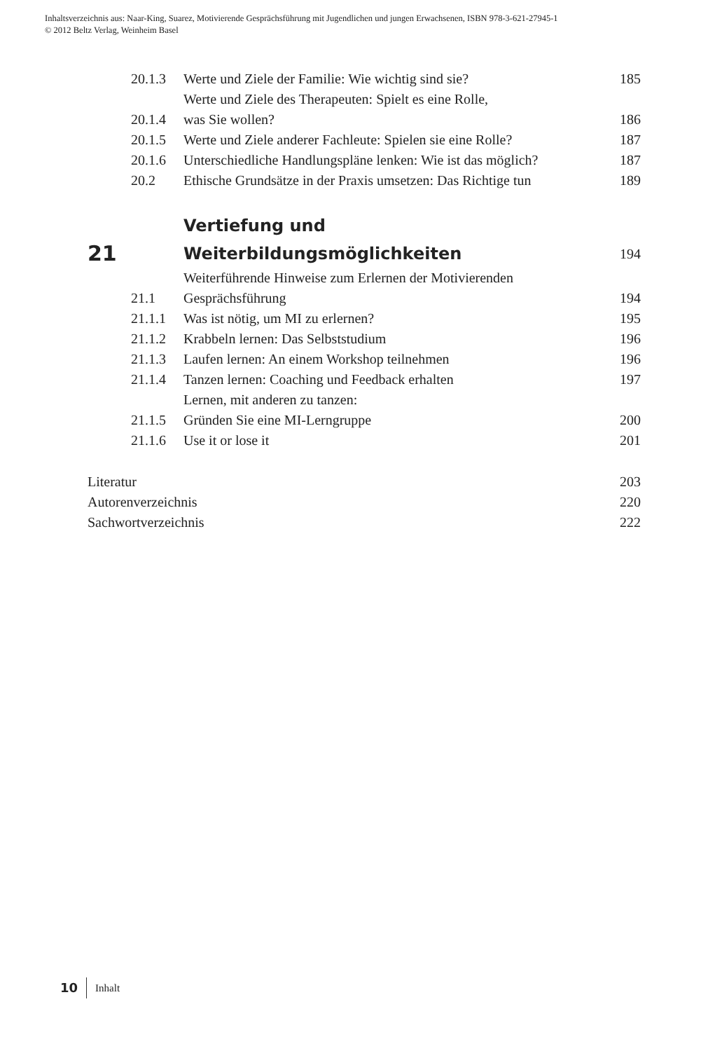Inhaltsverzeichnis aus: Naar-King, Suarez, Motivierende Gesprächsführung mit Jugendlichen und jungen Erwachsenen, ISBN 978-3-621-27945-1
© 2012 Beltz Verlag, Weinheim Basel
| 20.1.3 | Werte und Ziele der Familie: Wie wichtig sind sie? | 185 |
| 20.1.4 | Werte und Ziele des Therapeuten: Spielt es eine Rolle, was Sie wollen? | 186 |
| 20.1.5 | Werte und Ziele anderer Fachleute: Spielen sie eine Rolle? | 187 |
| 20.1.6 | Unterschiedliche Handlungspläne lenken: Wie ist das möglich? | 187 |
| 20.2 | Ethische Grundsätze in der Praxis umsetzen: Das Richtige tun | 189 |
| 21 | Vertiefung und Weiterbildungsmöglichkeiten | 194 |
| 21.1 | Weiterführende Hinweise zum Erlernen der Motivierenden Gesprächsführung | 194 |
| 21.1.1 | Was ist nötig, um MI zu erlernen? | 195 |
| 21.1.2 | Krabbeln lernen: Das Selbststudium | 196 |
| 21.1.3 | Laufen lernen: An einem Workshop teilnehmen | 196 |
| 21.1.4 | Tanzen lernen: Coaching und Feedback erhalten | 197 |
| 21.1.5 | Lernen, mit anderen zu tanzen: Gründen Sie eine MI-Lerngruppe | 200 |
| 21.1.6 | Use it or lose it | 201 |
| Literatur | | 203 |
| Autorenverzeichnis | | 220 |
| Sachwortverzeichnis | | 222 |
10 Inhalt